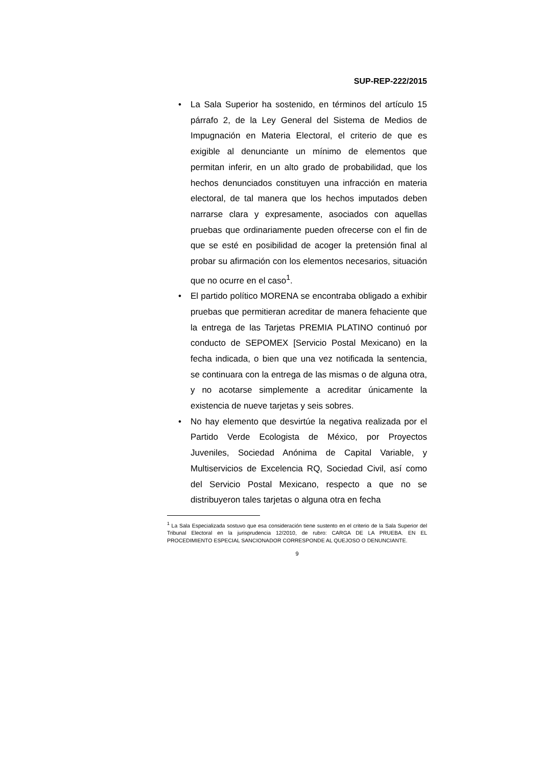SUP-REP-222/2015
• La Sala Superior ha sostenido, en términos del artículo 15 párrafo 2, de la Ley General del Sistema de Medios de Impugnación en Materia Electoral, el criterio de que es exigible al denunciante un mínimo de elementos que permitan inferir, en un alto grado de probabilidad, que los hechos denunciados constituyen una infracción en materia electoral, de tal manera que los hechos imputados deben narrarse clara y expresamente, asociados con aquellas pruebas que ordinariamente pueden ofrecerse con el fin de que se esté en posibilidad de acoger la pretensión final al probar su afirmación con los elementos necesarios, situación que no ocurre en el caso<sup>1</sup>.
• El partido político MORENA se encontraba obligado a exhibir pruebas que permitieran acreditar de manera fehaciente que la entrega de las Tarjetas PREMIA PLATINO continuó por conducto de SEPOMEX [Servicio Postal Mexicano) en la fecha indicada, o bien que una vez notificada la sentencia, se continuara con la entrega de las mismas o de alguna otra, y no acotarse simplemente a acreditar únicamente la existencia de nueve tarjetas y seis sobres.
• No hay elemento que desvirtúe la negativa realizada por el Partido Verde Ecologista de México, por Proyectos Juveniles, Sociedad Anónima de Capital Variable, y Multiservicios de Excelencia RQ, Sociedad Civil, así como del Servicio Postal Mexicano, respecto a que no se distribuyeron tales tarjetas o alguna otra en fecha
<sup>1</sup> La Sala Especializada sostuvo que esa consideración tiene sustento en el criterio de la Sala Superior del Tribunal Electoral en la jurisprudencia 12/2010, de rubro: CARGA DE LA PRUEBA. EN EL PROCEDIMIENTO ESPECIAL SANCIONADOR CORRESPONDE AL QUEJOSO O DENUNCIANTE.
9